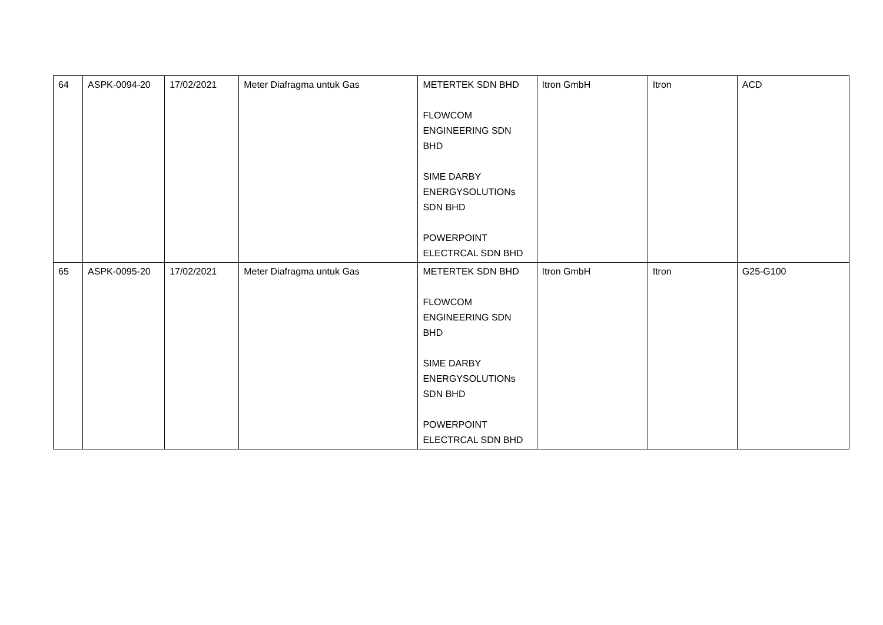| 64 | ASPK-0094-20 | 17/02/2021 | Meter Diafragma untuk Gas | METERTEK SDN BHD FLOWCOM ENGINEERING SDN BHD SIME DARBY ENERGYSOLUTIONs SDN BHD POWERPOINT ELECTRCAL SDN BHD | Itron GmbH | Itron | ACD |
| 65 | ASPK-0095-20 | 17/02/2021 | Meter Diafragma untuk Gas | METERTEK SDN BHD FLOWCOM ENGINEERING SDN BHD SIME DARBY ENERGYSOLUTIONs SDN BHD POWERPOINT ELECTRCAL SDN BHD | Itron GmbH | Itron | G25-G100 |